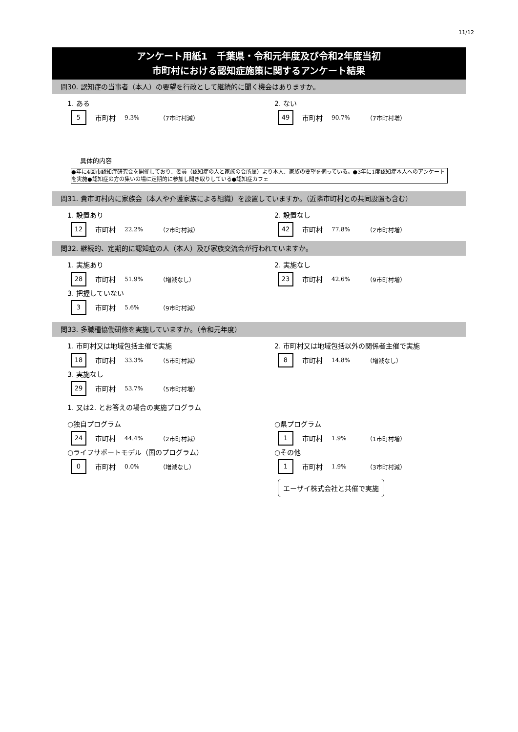11/12
アンケート用紙1　千葉県・令和元年度及び令和2年度当初
市町村における認知症施策に関するアンケート結果
問30. 認知症の当事者（本人）の要望を行政として継続的に聞く機会はありますか。
1. ある
5 市町村 9.3% （7市町村減）
2. ない
49 市町村 90.7% （7市町村増）
具体的内容
●年に4回市認知症研究会を開催しており、委員（認知症の人と家族の会所属）より本人、家族の要望を伺っている。●3年に1度認知症本人へのアンケートを実施●認知症の方の集いの場に定期的に参加し聞き取りしている●認知症カフェ
問31. 貴市町村内に家族会（本人や介護家族による組織）を設置していますか。（近隣市町村との共同設置も含む）
1. 設置あり
12 市町村 22.2% （2市町村減）
2. 設置なし
42 市町村 77.8% （2市町村増）
問32. 継続的、定期的に認知症の人（本人）及び家族交流会が行われていますか。
1. 実施あり
28 市町村 51.9% （増減なし）
3. 把握していない
3 市町村 5.6% （9市町村減）
2. 実施なし
23 市町村 42.6% （9市町村増）
問33. 多職種協働研修を実施していますか。（令和元年度）
1. 市町村又は地域包括主催で実施
18 市町村 33.3% （5市町村減）
3. 実施なし
29 市町村 53.7% （5市町村増）
2. 市町村又は地域包括以外の関係者主催で実施
8 市町村 14.8% （増減なし）
1. 又は2. とお答えの場合の実施プログラム
○独自プログラム
24 市町村 44.4% （2市町村減）
○ライフサポートモデル（国のプログラム）
0 市町村 0.0% （増減なし）
○県プログラム
1 市町村 1.9% （1市町村増）
○その他
1 市町村 1.9% （3市町村減）
エーザイ株式会社と共催で実施